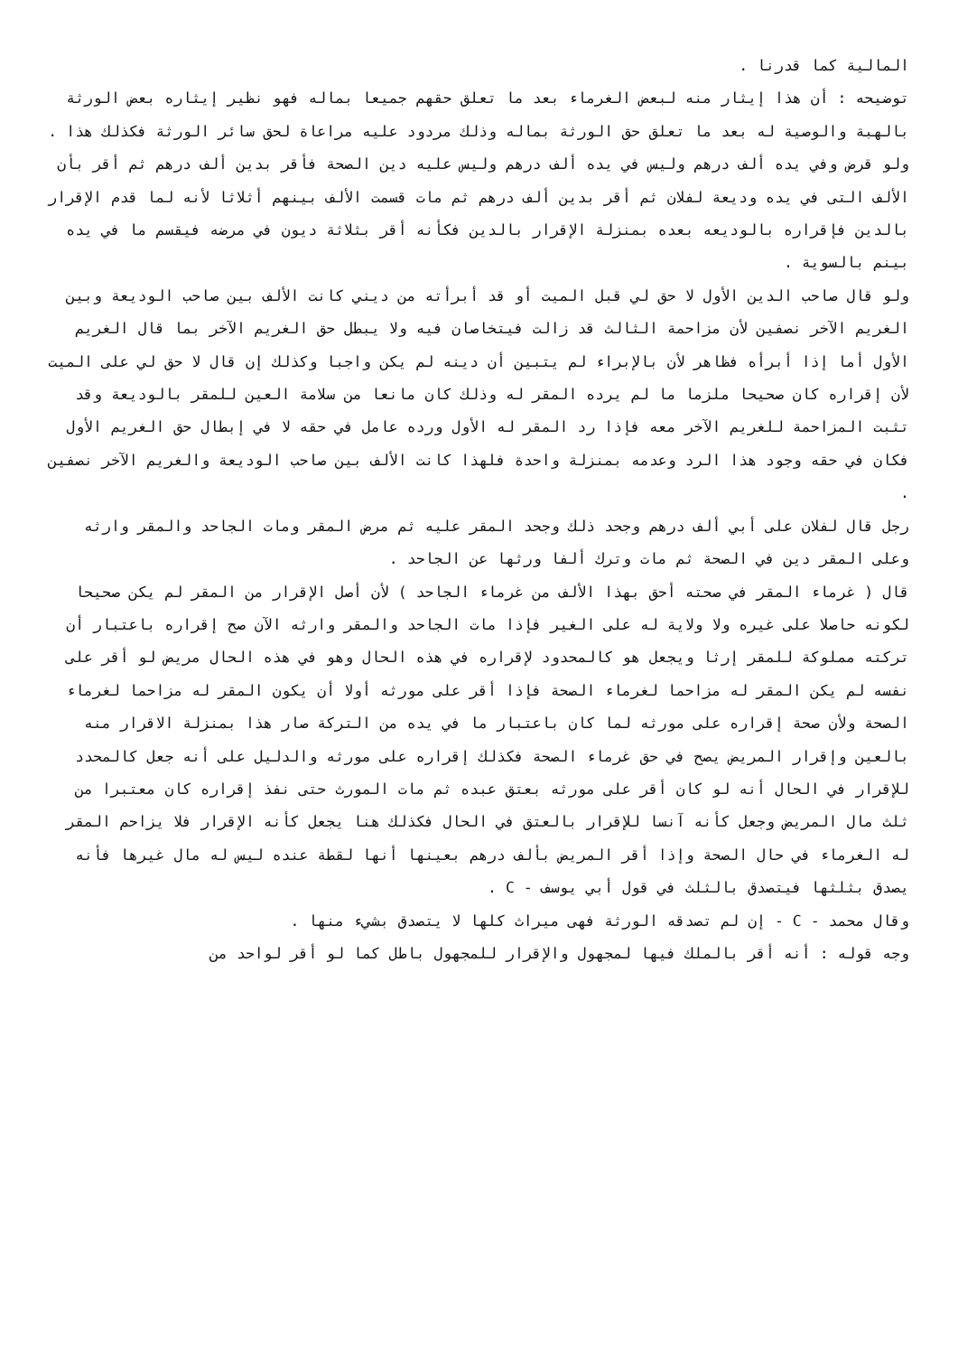المالية كما قدرنا .
توضيحه : أن هذا إيثار منه لبعض الغرماء بعد ما تعلق حقهم جميعا بماله فهو نظير إيثاره بعض الورثة بالهبة والوصية له بعد ما تعلق حق الورثة بماله وذلك مردود عليه مراعاة لحق سائر الورثة فكذلك هذا .
ولو قرض وفي يده ألف درهم وليس في يده ألف درهم وليس عليه دين الصحة فأقر بدين ألف درهم ثم أقر بأن الألف التى في يده وديعة لفلان ثم أقر بدين ألف درهم ثم مات قسمت الألف بينهم أثلاثا لأنه لما قدم الإقرار بالدين فإقراره بالوديعه بعده بمنزلة الإقرار بالدين فكأنه أقر بثلاثة ديون في مرضه فيقسم ما في يده بينم بالسوية .
ولو قال صاحب الدين الأول لا حق لي قبل الميت أو قد أبرأته من ديني كانت الألف بين صاحب الوديعة وبين الغريم الآخر نصفين لأن مزاحمة الثالث قد زالت فيتخاصان فيه ولا يبطل حق الغريم الآخر بما قال الغريم الأول أما إذا أبرأه فظاهر لأن بالإبراء لم يتبين أن دينه لم يكن واجبا وكذلك إن قال لا حق لي على الميت لأن إقراره كان صحيحا ملزما ما لم يرده المقر له وذلك كان مانعا من سلامة العين للمقر بالوديعة وقد تثبت المزاحمة للغريم الآخر معه فإذا رد المقر له الأول ورده عامل في حقه لا في إبطال حق الغريم الأول فكان في حقه وجود هذا الرد وعدمه بمنزلة واحدة فلهذا كانت الألف بين صاحب الوديعة والغريم الآخر نصفين .
رجل قال لفلان على أبي ألف درهم وجحد ذلك وجحد المقر عليه ثم مرض المقر ومات الجاحد والمقر وارثه وعلى المقر دين في الصحة ثم مات وترك ألفا ورثها عن الجاحد .
قال ( غرماء المقر في صحته أحق بهذا الألف من غرماء الجاحد ) لأن أصل الإقرار من المقر لم يكن صحيحا لكونه حاصلا على غيره ولا ولاية له على الغير فإذا مات الجاحد والمقر وارثه الآن صح إقراره باعتبار أن تركته مملوكة للمقر إرثا ويجعل هو كالمحدود لإقراره في هذه الحال وهو في هذه الحال مريض لو أقر على نفسه لم يكن المقر له مزاحما لغرماء الصحة فإذا أقر على مورثه أولا أن يكون المقر له مزاحما لغرماء الصحة ولأن صحة إقراره على مورثه لما كان باعتبار ما في يده من التركة صار هذا بمنزلة الاقرار منه بالعين وإقرار المريض يصح في حق غرماء الصحة فكذلك إقراره على مورثه والدليل على أنه جعل كالمحدد للإقرار في الحال أنه لو كان أقر على مورثه بعتق عبده ثم مات المورث حتى نفذ إقراره كان معتبرا من ثلث مال المريض وجعل كأنه آنسا للإقرار بالعتق في الحال فكذلك هنا يجعل كأنه الإقرار فلا يزاحم المقر له الغرماء في حال الصحة وإذا أقر المريض بألف درهم بعينها أنها لقطة عنده ليس له مال غيرها فأنه يصدق بثلثها فيتصدق بالثلث في قول أبي يوسف - C .
وقال محمد - C - إن لم تصدقه الورثة فهى ميراث كلها لا يتصدق بشيء منها .
وجه قوله : أنه أقر بالملك فيها لمجهول والإقرار للمجهول باطل كما لو أقر لواحد من